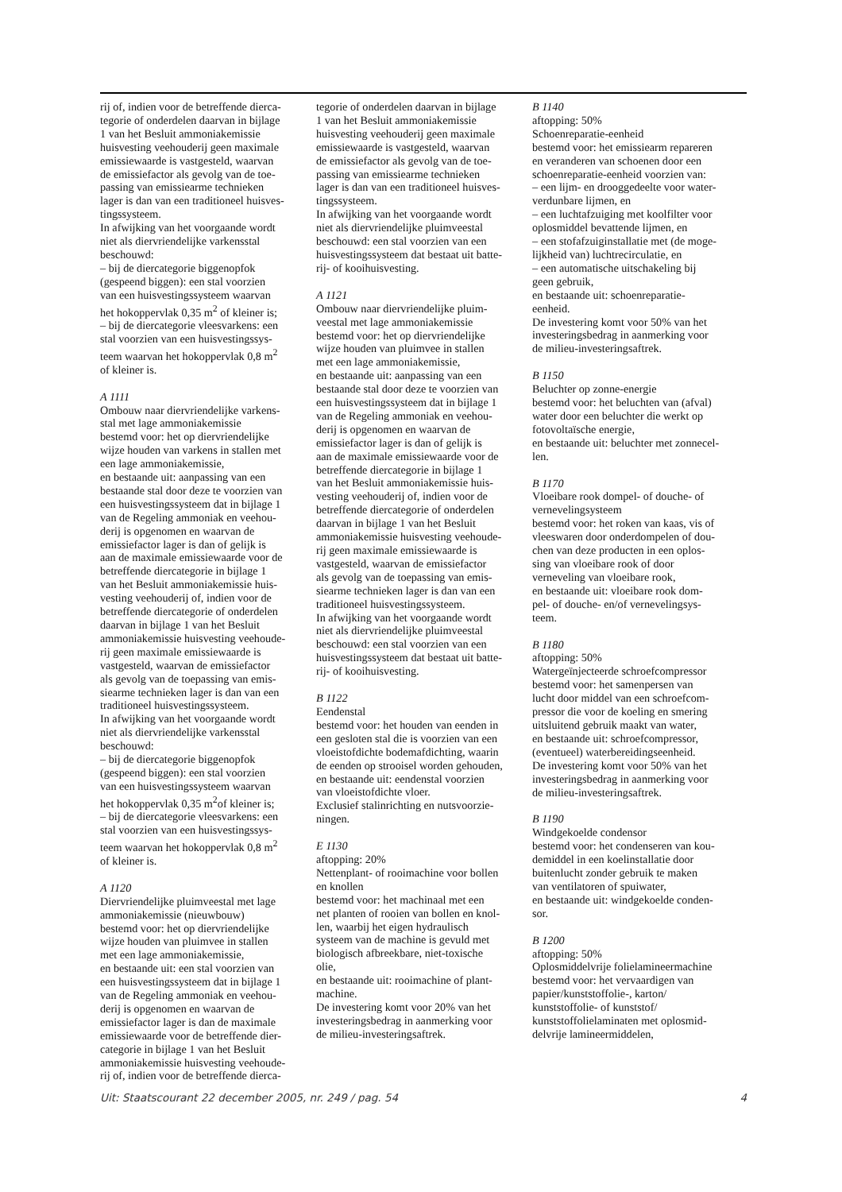rij of, indien voor de betreffende dierca-
tegorie of onderdelen daarvan in bijlage
1 van het Besluit ammoniakemissie
huisvesting veehouderij geen maximale
emissiewaarde is vastgesteld, waarvan
de emissiefactor als gevolg van de toe-
passing van emissiearme technieken
lager is dan van een traditioneel huisves-
tingssysteem.
In afwijking van het voorgaande wordt
niet als diervriendelijke varkensstal
beschouwd:
– bij de diercategorie biggenopfok
(gespeend biggen): een stal voorzien
van een huisvestingssysteem waarvan
het hokoppervlak 0,35 m<sup>2</sup> of kleiner is;
– bij de diercategorie vleesvarkens: een
stal voorzien van een huisvestingssys-
teem waarvan het hokoppervlak 0,8 m<sup>2</sup>
of kleiner is.
A 1111
Ombouw naar diervriendelijke varkens-
stal met lage ammoniakemissie
bestemd voor: het op diervriendelijke
wijze houden van varkens in stallen met
een lage ammoniakemissie,
en bestaande uit: aanpassing van een
bestaande stal door deze te voorzien van
een huisvestingssysteem dat in bijlage 1
van de Regeling ammoniak en veehou-
derij is opgenomen en waarvan de
emissiefactor lager is dan of gelijk is
aan de maximale emissiewaarde voor de
betreffende diercategorie in bijlage 1
van het Besluit ammoniakemissie huis-
vesting veehouderij of, indien voor de
betreffende diercategorie of onderdelen
daarvan in bijlage 1 van het Besluit
ammoniakemissie huisvesting veehoude-
rij geen maximale emissiewaarde is
vastgesteld, waarvan de emissiefactor
als gevolg van de toepassing van emis-
siearme technieken lager is dan van een
traditioneel huisvestingssysteem.
In afwijking van het voorgaande wordt
niet als diervriendelijke varkensstal
beschouwd:
– bij de diercategorie biggenopfok
(gespeend biggen): een stal voorzien
van een huisvestingssysteem waarvan
het hokoppervlak 0,35 m<sup>2</sup>of kleiner is;
– bij de diercategorie vleesvarkens: een
stal voorzien van een huisvestingssys-
teem waarvan het hokoppervlak 0,8 m<sup>2</sup>
of kleiner is.
A 1120
Diervriendelijke pluimveestal met lage
ammoniakemissie (nieuwbouw)
bestemd voor: het op diervriendelijke
wijze houden van pluimvee in stallen
met een lage ammoniakemissie,
en bestaande uit: een stal voorzien van
een huisvestingssysteem dat in bijlage 1
van de Regeling ammoniak en veehou-
derij is opgenomen en waarvan de
emissiefactor lager is dan de maximale
emissiewaarde voor de betreffende dier-
categorie in bijlage 1 van het Besluit
ammoniakemissie huisvesting veehoude-
rij of, indien voor de betreffende dierca-
tegorie of onderdelen daarvan in bijlage
1 van het Besluit ammoniakemissie
huisvesting veehouderij geen maximale
emissiewaarde is vastgesteld, waarvan
de emissiefactor als gevolg van de toe-
passing van emissiearme technieken
lager is dan van een traditioneel huisves-
tingssysteem.
In afwijking van het voorgaande wordt
niet als diervriendelijke pluimveestal
beschouwd: een stal voorzien van een
huisvestingssysteem dat bestaat uit batte-
rij- of kooihuisvesting.
A 1121
Ombouw naar diervriendelijke pluim-
veestal met lage ammoniakemissie
bestemd voor: het op diervriendelijke
wijze houden van pluimvee in stallen
met een lage ammoniakemissie,
en bestaande uit: aanpassing van een
bestaande stal door deze te voorzien van
een huisvestingssysteem dat in bijlage 1
van de Regeling ammoniak en veehou-
derij is opgenomen en waarvan de
emissiefactor lager is dan of gelijk is
aan de maximale emissiewaarde voor de
betreffende diercategorie in bijlage 1
van het Besluit ammoniakemissie huis-
vesting veehouderij of, indien voor de
betreffende diercategorie of onderdelen
daarvan in bijlage 1 van het Besluit
ammoniakemissie huisvesting veehoude-
rij geen maximale emissiewaarde is
vastgesteld, waarvan de emissiefactor
als gevolg van de toepassing van emis-
siearme technieken lager is dan van een
traditioneel huisvestingssysteem.
In afwijking van het voorgaande wordt
niet als diervriendelijke pluimveestal
beschouwd: een stal voorzien van een
huisvestingssysteem dat bestaat uit batte-
rij- of kooihuisvesting.
B 1122
Eendenstal
bestemd voor: het houden van eenden in
een gesloten stal die is voorzien van een
vloeistofdichte bodemafdichting, waarin
de eenden op strooisel worden gehouden,
en bestaande uit: eendenstal voorzien
van vloeistofdichte vloer.
Exclusief stalinrichting en nutsvoorzie-
ningen.
E 1130
aftopping: 20%
Nettenplant- of rooimachine voor bollen
en knollen
bestemd voor: het machinaal met een
net planten of rooien van bollen en knol-
len, waarbij het eigen hydraulisch
systeem van de machine is gevuld met
biologisch afbreekbare, niet-toxische
olie,
en bestaande uit: rooimachine of plant-
machine.
De investering komt voor 20% van het
investeringsbedrag in aanmerking voor
de milieu-investeringsaftrek.
B 1140
aftopping: 50%
Schoenreparatie-eenheid
bestemd voor: het emissiearm repareren
en veranderen van schoenen door een
schoenreparatie-eenheid voorzien van:
– een lijm- en drooggedeelte voor water-
verdunbare lijmen, en
– een luchtafzuiging met koolfilter voor
oplosmiddel bevattende lijmen, en
– een stofafzuiginstallatie met (de moge-
lijkheid van) luchtrecirculatie, en
– een automatische uitschakeling bij
geen gebruik,
en bestaande uit: schoenreparatie-
eenheid.
De investering komt voor 50% van het
investeringsbedrag in aanmerking voor
de milieu-investeringsaftrek.
B 1150
Beluchter op zonne-energie
bestemd voor: het beluchten van (afval)
water door een beluchter die werkt op
fotovoltaïsche energie,
en bestaande uit: beluchter met zonnecel-
len.
B 1170
Vloeibare rook dompel- of douche- of
vernevelingsysteem
bestemd voor: het roken van kaas, vis of
vleeswaren door onderdompelen of dou-
chen van deze producten in een oplos-
sing van vloeibare rook of door
verneveling van vloeibare rook,
en bestaande uit: vloeibare rook dom-
pel- of douche- en/of vernevelingsys-
teem.
B 1180
aftopping: 50%
Watergeïnjecteerde schroefcompressor
bestemd voor: het samenpersen van
lucht door middel van een schroefcom-
pressor die voor de koeling en smering
uitsluitend gebruik maakt van water,
en bestaande uit: schroefcompressor,
(eventueel) waterbereidingseenheid.
De investering komt voor 50% van het
investeringsbedrag in aanmerking voor
de milieu-investeringsaftrek.
B 1190
Windgekoelde condensor
bestemd voor: het condenseren van kou-
demiddel in een koelinstallatie door
buitenlucht zonder gebruik te maken
van ventilatoren of spuiwater,
en bestaande uit: windgekoelde conden-
sor.
B 1200
aftopping: 50%
Oplosmiddelvrije folielamineermachine
bestemd voor: het vervaardigen van
papier/kunststoffolie-, karton/
kunststoffolie- of kunststof/
kunststoffolielaminaten met oplosmid-
delvrije lamineermiddelen,
Uit: Staatscourant 22 december 2005, nr. 249 / pag. 54 4